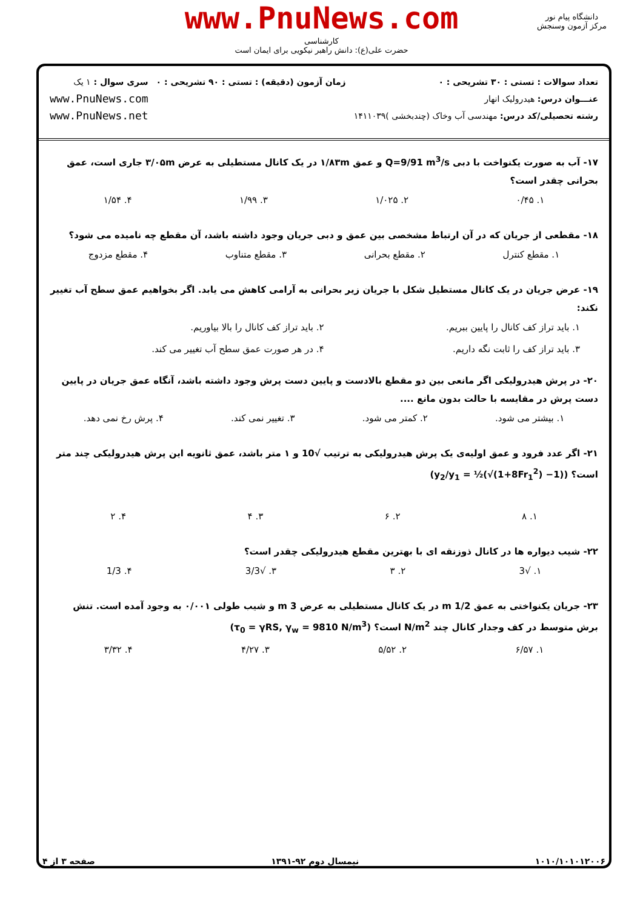www.PnuNews.com
کارشناسی
حضرت علی(ع): دانش راهبر نیکویی برای ایمان است
دانشگاه پیام نور
مرکز آزمون وسنجش
تعداد سوالات : تستی : ۳۰ تشریحی : ۰
عنـــوان درس: هیدرولیک انهار
رشته تحصیلی/کد درس: مهندسی آب وخاک (چندبخشی )۱۴۱۱۰۳۹
زمان آزمون (دقیقه) : تستی : ۹۰ تشریحی : ۰
سری سوال : ۱ یک
www.PnuNews.com
www.PnuNews.net
۱۷- آب به صورت یکنواخت با دبی Q=9/91 m<sup>3</sup>/s و عمق ۱/۸۳m در یک کانال مستطیلی به عرض ۳/۰۵m جاری است، عمق بحرانی چقدر است؟
۱. ۰/۴۵ ۲. ۱/۰۲۵ ۳. ۱/۹۹ ۴. ۱/۵۴
۱۸- مقطعی از جریان که در آن ارتباط مشخصی بین عمق و دبی جریان وجود داشته باشد، آن مقطع چه نامیده می شود؟
۱. مقطع کنترل ۲. مقطع بحرانی ۳. مقطع متناوب ۴. مقطع مزدوج
۱۹- عرض جریان در یک کانال مستطیل شکل با جریان زیر بحرانی به آرامی کاهش می یابد. اگر بخواهیم عمق سطح آب تغییر نکند:
۱. باید تراز کف کانال را پایین ببریم. ۲. باید تراز کف کانال را بالا بیاوریم. ۳. باید تراز کف را ثابت نگه داریم. ۴. در هر صورت عمق سطح آب تغییر می کند.
۲۰- در پرش هیدرولیکی اگر مانعی بین دو مقطع بالادست و پایین دست پرش وجود داشته باشد، آنگاه عمق جریان در پایین دست پرش در مقایسه با حالت بدون مانع ....
۱. بیشتر می شود. ۲. کمتر می شود. ۳. تغییر نمی کند. ۴. پرش رخ نمی دهد.
۲۱- اگر عدد فرود و عمق اولیه‌ی یک پرش هیدرولیکی به ترتیب √10 و ۱ متر باشد، عمق ثانویه این پرش هیدرولیکی چند متر است؟ (y<sub>2</sub>/y<sub>1</sub> = ½(√(1+8Fr<sub>1</sub><sup>2</sup>) −1))
۱. ۸ ۲. ۶ ۳. ۴ ۴. ۲
۲۲- شیب دیواره ها در کانال ذوزنقه ای با بهترین مقطع هیدرولیکی چقدر است؟
۱. √3 ۲. ۳ ۳. √3/3 ۴. 1/3
۲۳- جریان یکنواختی به عمق 1/2 m در یک کانال مستطیلی به عرض 3 m و شیب طولی ۰/۰۰۱ به وجود آمده است. تنش برش متوسط در کف وجدار کانال چند N/m<sup>2</sup> است؟ (τ<sub>0</sub> = γRS, γ<sub>w</sub> = 9810 N/m<sup>3</sup>)
۱. ۶/۵۷ ۲. ۵/۵۲ ۳. ۴/۲۷ ۴. ۳/۳۲
۱۰۱۰/۱۰۱۰۱۲۰۰۶ نیمسال دوم ۹۲-۱۳۹۱ صفحه ۳ از ۴